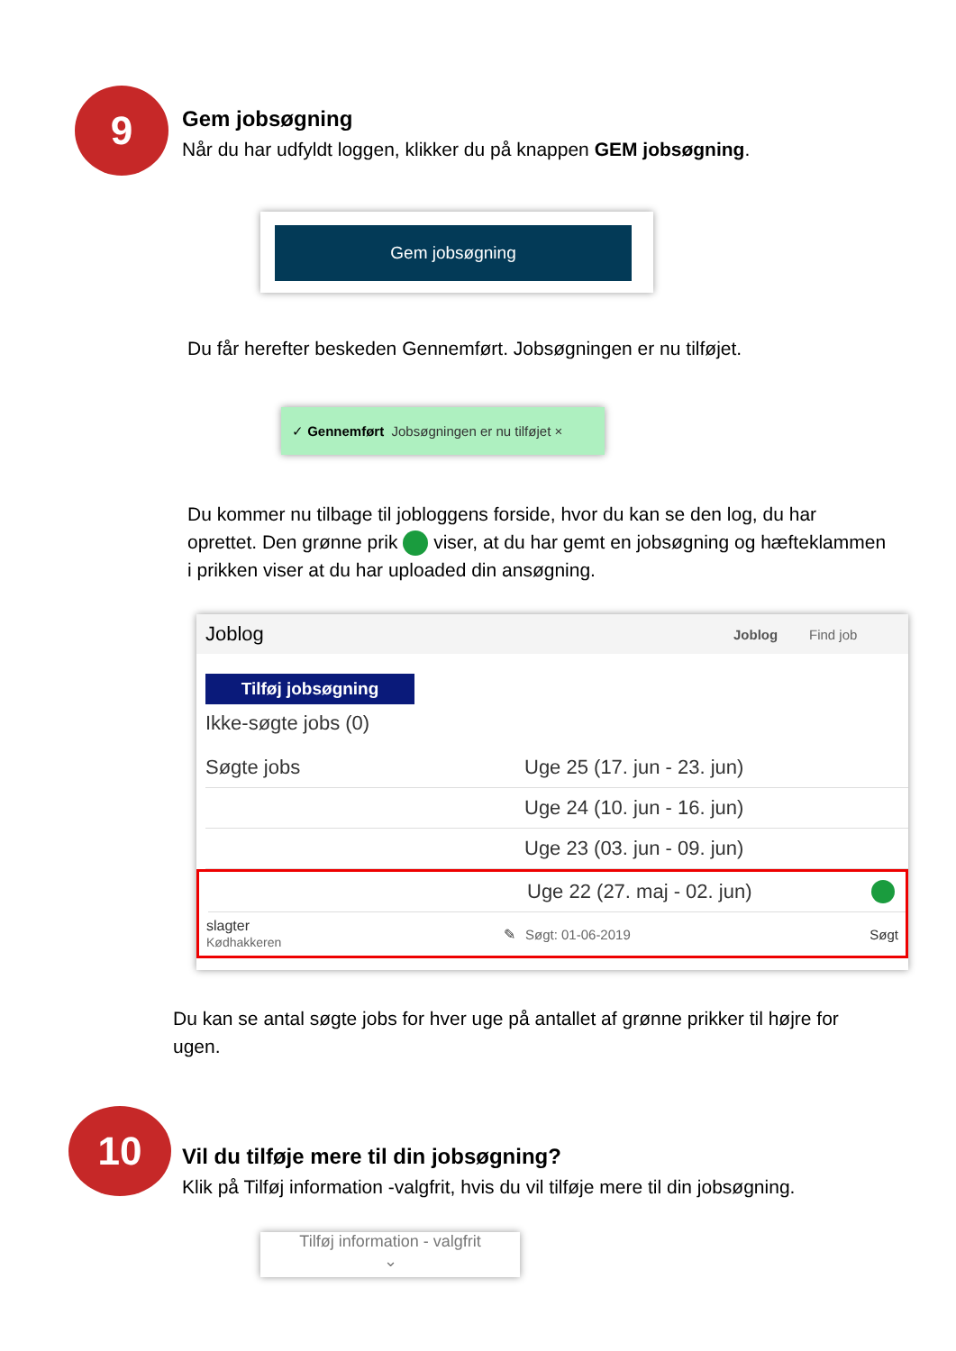9
Gem jobsøgning
Når du har udfyldt loggen, klikker du på knappen GEM jobsøgning.
Gem jobsøgning
Du får herefter beskeden Gennemført. Jobsøgningen er nu tilføjet.
✓ Gennemført Jobsøgningen er nu tilføjet ×
Du kommer nu tilbage til jobloggens forside, hvor du kan se den log, du har oprettet. Den grønne prik viser, at du har gemt en jobsøgning og hæfteklammen i prikken viser at du har uploaded din ansøgning.
Joblog Joblog Find job
Tilføj jobsøgning
Ikke-søgte jobs (0)
Søgte jobs Uge 25 (17. jun - 23. jun)
Uge 24 (10. jun - 16. jun)
Uge 23 (03. jun - 09. jun)
Uge 22 (27. maj - 02. jun)
slagter
Kødhakkeren ✎ Søgt: 01-06-2019 Søgt
Du kan se antal søgte jobs for hver uge på antallet af grønne prikker til højre for ugen.
10
Vil du tilføje mere til din jobsøgning?
Klik på Tilføj information -valgfrit, hvis du vil tilføje mere til din jobsøgning.
Tilføj information - valgfrit
⌄